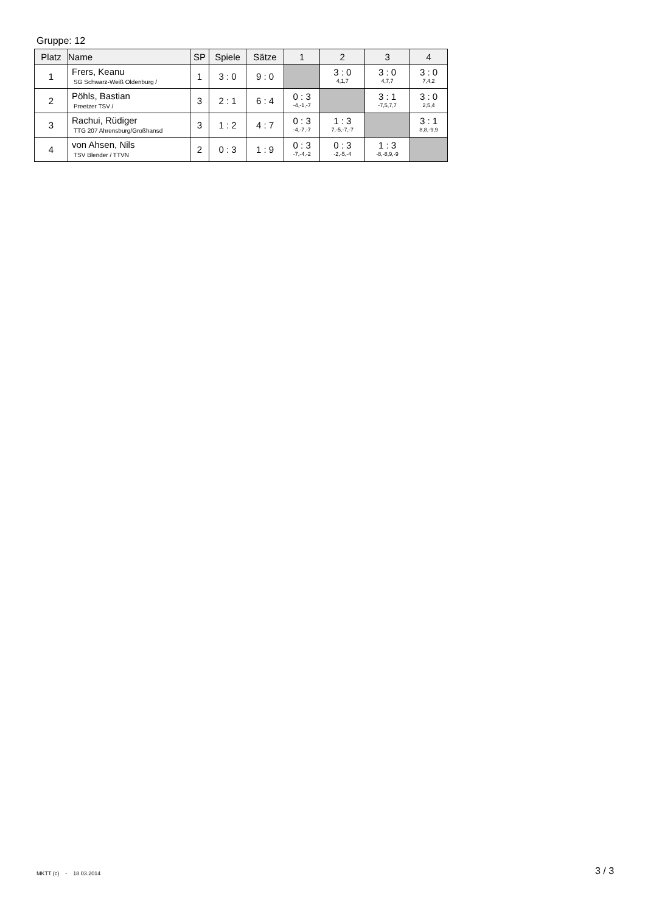Gruppe: 12
| Platz | Name | SP | Spiele | Sätze | 1 | 2 | 3 | 4 |
| --- | --- | --- | --- | --- | --- | --- | --- | --- |
| 1 | Frers, Keanu SG Schwarz-Weiß Oldenburg / | 1 | 3 : 0 | 9 : 0 | | 3 : 0 4,1,7 | 3 : 0 4,7,7 | 3 : 0 7,4,2 |
| 2 | Pöhls, Bastian Preetzer TSV / | 3 | 2 : 1 | 6 : 4 | 0 : 3 -4,-1,-7 | | 3 : 1 -7,5,7,7 | 3 : 0 2,5,4 |
| 3 | Rachui, Rüdiger TTG 207 Ahrensburg/Großhansd | 3 | 1 : 2 | 4 : 7 | 0 : 3 -4,-7,-7 | 1 : 3 7,-5,-7,-7 | | 3 : 1 8,8,-9,9 |
| 4 | von Ahsen, Nils TSV Blender / TTVN | 2 | 0 : 3 | 1 : 9 | 0 : 3 -7,-4,-2 | 0 : 3 -2,-5,-4 | 1 : 3 -8,-8,9,-9 | |
MKTT (c) - 18.03.2014 3 / 3